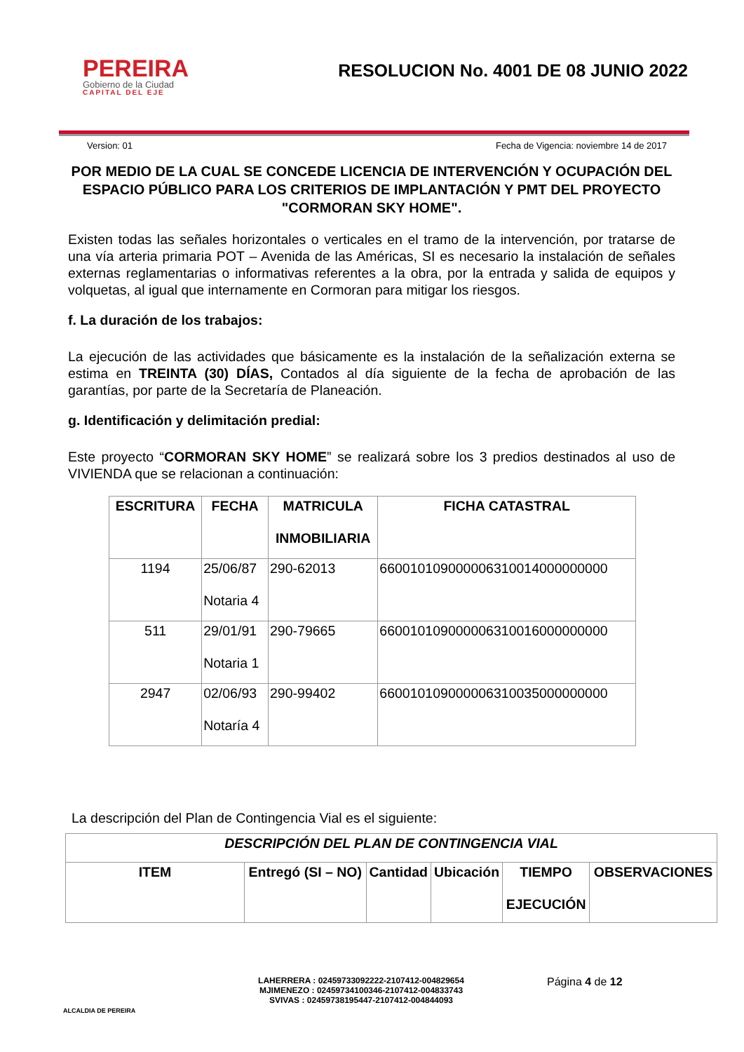PEREIRA
Gobierno de la Ciudad
CAPITAL DEL EJE
RESOLUCION No. 4001 DE 08 JUNIO 2022
Version: 01 Fecha de Vigencia: noviembre 14 de 2017
POR MEDIO DE LA CUAL SE CONCEDE LICENCIA DE INTERVENCIÓN Y OCUPACIÓN DEL ESPACIO PÚBLICO PARA LOS CRITERIOS DE IMPLANTACIÓN Y PMT DEL PROYECTO "CORMORAN SKY HOME".
Existen todas las señales horizontales o verticales en el tramo de la intervención, por tratarse de una vía arteria primaria POT – Avenida de las Américas, SI es necesario la instalación de señales externas reglamentarias o informativas referentes a la obra, por la entrada y salida de equipos y volquetas, al igual que internamente en Cormoran para mitigar los riesgos.
f. La duración de los trabajos:
La ejecución de las actividades que básicamente es la instalación de la señalización externa se estima en TREINTA (30) DÍAS, Contados al día siguiente de la fecha de aprobación de las garantías, por parte de la Secretaría de Planeación.
g. Identificación y delimitación predial:
Este proyecto “CORMORAN SKY HOME” se realizará sobre los 3 predios destinados al uso de VIVIENDA que se relacionan a continuación:
| ESCRITURA | FECHA | MATRICULA INMOBILIARIA | FICHA CATASTRAL |
| --- | --- | --- | --- |
| 1194 | 25/06/87 Notaria 4 | 290-62013 | 660010109000006310014000000000 |
| 511 | 29/01/91 Notaria 1 | 290-79665 | 660010109000006310016000000000 |
| 2947 | 02/06/93 Notaría 4 | 290-99402 | 660010109000006310035000000000 |
La descripción del Plan de Contingencia Vial es el siguiente:
| DESCRIPCIÓN DEL PLAN DE CONTINGENCIA VIAL | | | | | |
| --- | --- | --- | --- | --- | --- |
| ITEM | Entregó (SI – NO) | Cantidad | Ubicación | TIEMPO EJECUCIÓN | OBSERVACIONES |
ALCALDIA DE PEREIRA
LAHERRERA : 02459733092222-2107412-004829654
MJIMENEZO : 02459734100346-2107412-004833743
SVIVAS : 02459738195447-2107412-004844093
Página 4 de 12